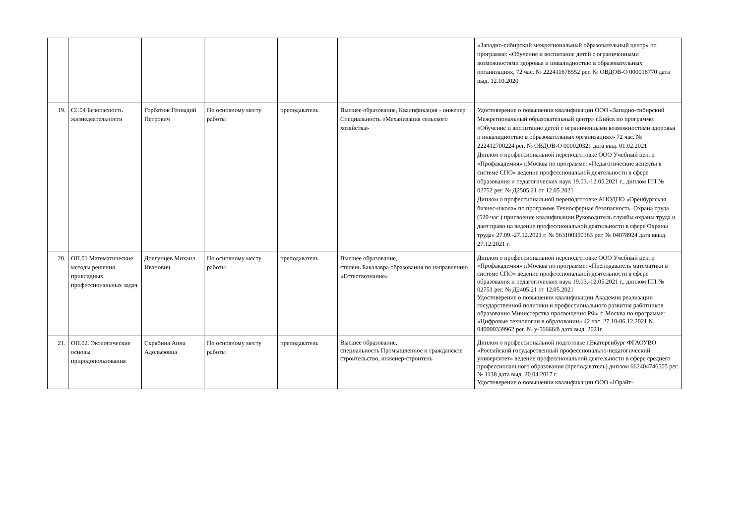| | | | | | | «Западно-сибирский межрегиональный образовательный центр» по программе: «Обучение и воспитание детей с ограниченными возможностями здоровья и инвалидностью в образовательных организациях, 72 час. № 222411678552 рег. № ОВДОВ-О 000018770 дата выд. 12.10.2020 |
| 19. | СГ.04 Безопасность жизнедеятельности | Горбатюк Геннадий Петрович | По основному месту работы | преподаватель | Высшее образование, Квалификация - инженер Специальность «Механизация сельского хозяйства» | Удостоверение о повышении квалификации ООО «Западно-сибирский Межрегиональный образовательный центр» г.Бийск по программе: «Обучение и воспитание детей с ограниченными возможностями здоровья и инвалидностью в образовательных организациях» 72 час. № 222412700224 рег. № ОВДОВ-О 000020321 дата выд. 01.02.2021 Диплом о профессиональной переподготовке ООО Учебный центр «Профакадемия» г.Москва по программе: «Педагогические аспекты в системе СПО» ведение профессиональной деятельности в сфере образования и педагогических наук 19.03.-12.05.2021 г., диплом ПП № 02752 рег. № Д2505.21 от 12.05.2021 Диплом о профессиональной переподготовке АНОДПО «Оренбургская бизнес-школа» по программе Техносферная безопасность. Охрана труда (520 час.) присвоение квалификации Руководитель службы охраны труда и дает право на ведение профессиональной деятельности в сфере Охраны труда» 27.09.-27.12.2021 г. № 563100350163 рег. № 04078924 дата ввыд. 27.12.2021 г. |
| 20. | ОП.01 Математические методы решения прикладных профессиональных задач | Долгунцев Михаил Иванович | По основному месту работы | преподаватель | Высшее образование, степень Бакалавра образования по направлению «Естествознание» | Диплом о профессиональной переподготовке ООО Учебный центр «Профакадемия» г.Москва по программе: «Преподаватель математики в системе СПО» ведение профессиональной деятельности в сфере образования и педагогических наук 19.03.-12.05.2021 г., диплом ПП № 02751 рег. № Д2405.21 от 12.05.2021 Удостоверение о повышении квалификации Академия реализации государственной политики и профессионального развития работников образования Министерства просвещения РФ» г. Москва по программе: «Цифровые технологии в образовании» 42 час. 27.10-06.12.2021 № 040000339962 рег. № у-56666/б дата выд. 2021г. |
| 21. | ОП.02. Экологические основы природопользования | Скрябина Анна Адольфовна | По основному месту работы | преподаватель | Высшее образование, специальность Промышленное и гражданское строительство, инженер-строитель | Диплом о профессиональной подготовке г.Екатеренбург ФГАОУВО «Российский государственный профессионально-педагогический университет» ведение профессиональной деятельности в сфере среднего профессионального образования (преподаватель) диплом 662404746505 рег.№ 1138 дата выд. 20.04.2017 г. Удостоверение о повышении квалификации ООО «Юрайт- |